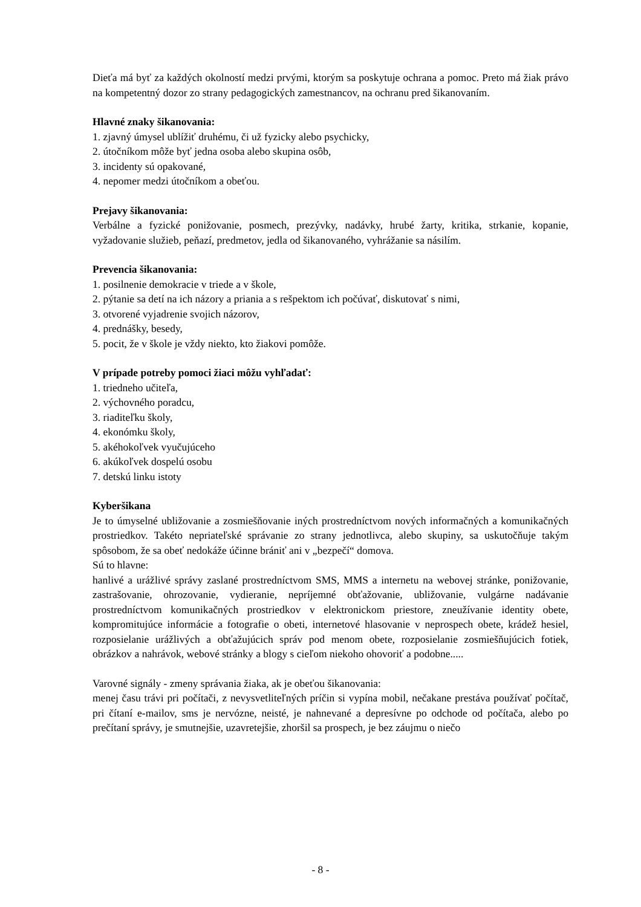Dieťa má byť za každých okolností medzi prvými, ktorým sa poskytuje ochrana a pomoc. Preto má žiak právo na kompetentný dozor zo strany pedagogických zamestnancov, na ochranu pred šikanovaním.
Hlavné znaky šikanovania:
1. zjavný úmysel ublížiť druhému, či už fyzicky alebo psychicky,
2. útočníkom môže byť jedna osoba alebo skupina osôb,
3. incidenty sú opakované,
4. nepomer medzi útočníkom a obeťou.
Prejavy šikanovania:
Verbálne a fyzické ponižovanie, posmech, prezývky, nadávky, hrubé žarty, kritika, strkanie, kopanie, vyžadovanie služieb, peňazí, predmetov, jedla od šikanovaného, vyhrážanie sa násilím.
Prevencia šikanovania:
1. posilnenie demokracie v triede a v škole,
2. pýtanie sa detí na ich názory a priania a s rešpektom ich počúvať, diskutovať s nimi,
3. otvorené vyjadrenie svojich názorov,
4. prednášky, besedy,
5. pocit, že v škole je vždy niekto, kto žiakovi pomôže.
V prípade potreby pomoci žiaci môžu vyhľadať:
1. triedneho učiteľa,
2. výchovného poradcu,
3. riaditeľku školy,
4. ekonómku školy,
5. akéhokoľvek vyučujúceho
6. akúkoľvek dospelú osobu
7. detskú linku istoty
Kyberšikana
Je to úmyselné ubližovanie a zosmiešňovanie iných prostredníctvom nových informačných a komunikačných prostriedkov. Takéto nepriateľské správanie zo strany jednotlivca, alebo skupiny, sa uskutočňuje takým spôsobom, že sa obeť nedokáže účinne brániť ani v „bezpečí“ domova.
Sú to hlavne:
hanlivé a urážlivé správy zaslané prostredníctvom SMS, MMS a internetu na webovej stránke, ponižovanie, zastrašovanie, ohrozovanie, vydieranie, nepríjemné obťažovanie, ubližovanie, vulgárne nadávanie prostredníctvom komunikačných prostriedkov v elektronickom priestore, zneužívanie identity obete, kompromitujúce informácie a fotografie o obeti, internetové hlasovanie v neprospech obete, krádež hesiel, rozposielanie urážlivých a obťažujúcich správ pod menom obete, rozposielanie zosmiešňujúcich fotiek, obrázkov a nahrávok, webové stránky a blogy s cieľom niekoho ohovoriť a podobne.....
Varovné signály - zmeny správania žiaka, ak je obeťou šikanovania:
menej času trávi pri počítači, z nevysvetliteľných príčin si vypína mobil, nečakane prestáva používať počítač, pri čítaní e-mailov, sms je nervózne, neisté, je nahnevané a depresívne po odchode od počítača, alebo po prečítaní správy, je smutnejšie, uzavretejšie, zhoršil sa prospech, je bez záujmu o niečo
- 8 -